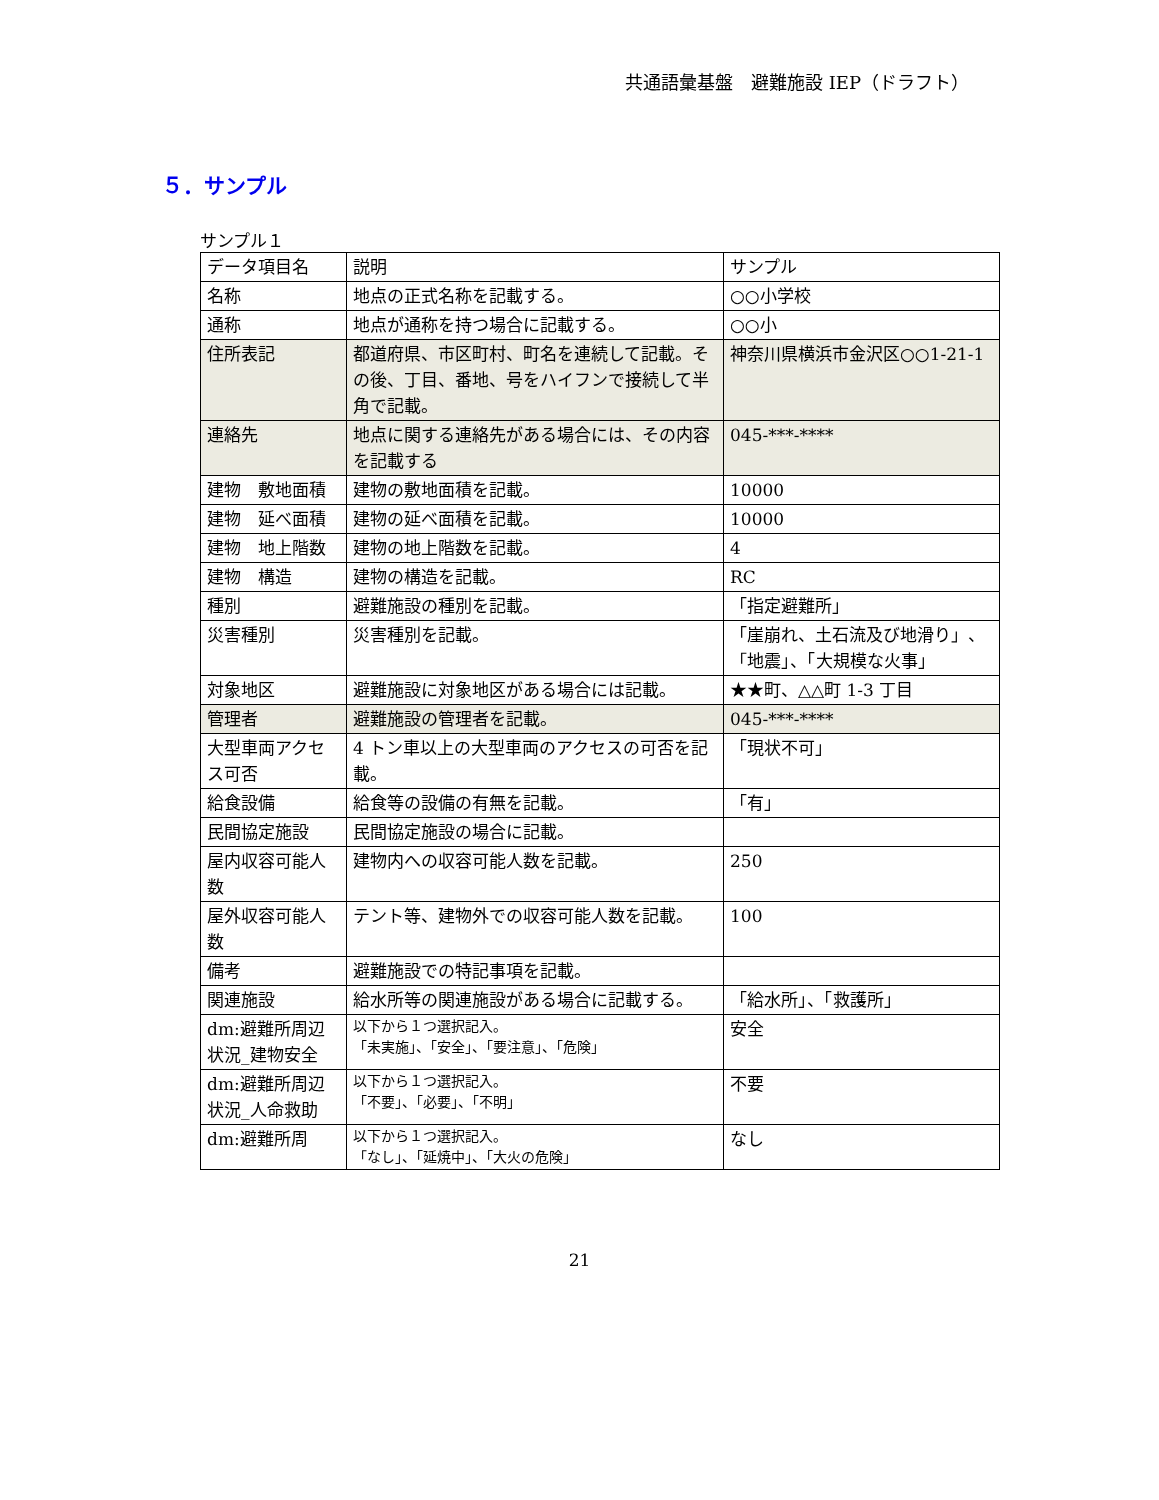共通語彙基盤　避難施設 IEP（ドラフト）
５．サンプル
サンプル１
| データ項目名 | 説明 | サンプル |
| 名称 | 地点の正式名称を記載する。 | ○○小学校 |
| 通称 | 地点が通称を持つ場合に記載する。 | ○○小 |
| 住所表記 | 都道府県、市区町村、町名を連続して記載。その後、丁目、番地、号をハイフンで接続して半角で記載。 | 神奈川県横浜市金沢区○○1-21-1 |
| 連絡先 | 地点に関する連絡先がある場合には、その内容を記載する | 045-***-**** |
| 建物 敷地面積 | 建物の敷地面積を記載。 | 10000 |
| 建物 延べ面積 | 建物の延べ面積を記載。 | 10000 |
| 建物 地上階数 | 建物の地上階数を記載。 | 4 |
| 建物 構造 | 建物の構造を記載。 | RC |
| 種別 | 避難施設の種別を記載。 | 「指定避難所」 |
| 災害種別 | 災害種別を記載。 | 「崖崩れ、土石流及び地滑り」、「地震」、「大規模な火事」 |
| 対象地区 | 避難施設に対象地区がある場合には記載。 | ★★町、△△町 1-3 丁目 |
| 管理者 | 避難施設の管理者を記載。 | 045-***-**** |
| 大型車両アクセス可否 | 4 トン車以上の大型車両のアクセスの可否を記載。 | 「現状不可」 |
| 給食設備 | 給食等の設備の有無を記載。 | 「有」 |
| 民間協定施設 | 民間協定施設の場合に記載。 | |
| 屋内収容可能人数 | 建物内への収容可能人数を記載。 | 250 |
| 屋外収容可能人数 | テント等、建物外での収容可能人数を記載。 | 100 |
| 備考 | 避難施設での特記事項を記載。 | |
| 関連施設 | 給水所等の関連施設がある場合に記載する。 | 「給水所」、「救護所」 |
| dm:避難所周辺状況_建物安全 | 以下から１つ選択記入。 「未実施」、「安全」、「要注意」、「危険」 | 安全 |
| dm:避難所周辺状況_人命救助 | 以下から１つ選択記入。 「不要」、「必要」、「不明」 | 不要 |
| dm:避難所周 | 以下から１つ選択記入。 「なし」、「延焼中」、「大火の危険」 | なし |
21